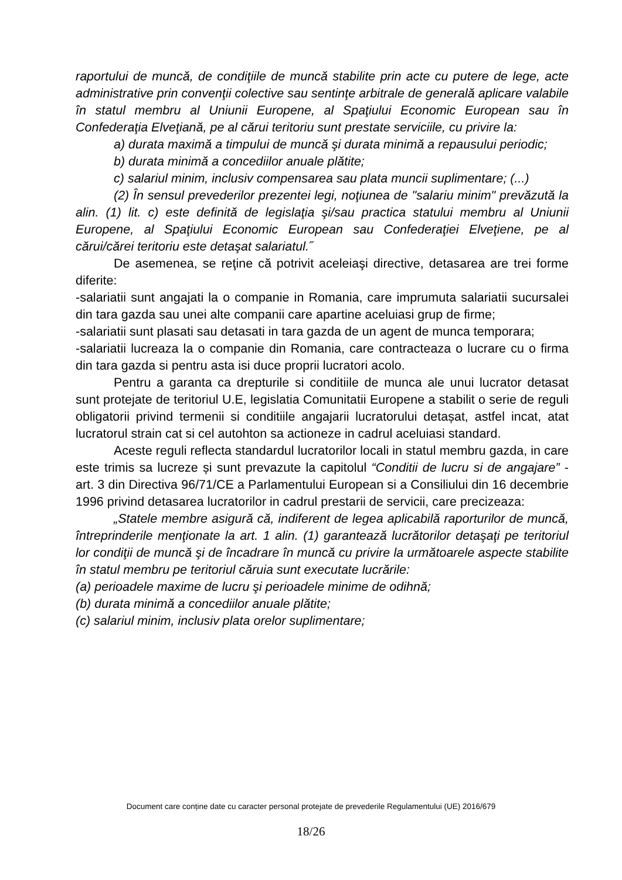raportului de muncă, de condiţiile de muncă stabilite prin acte cu putere de lege, acte administrative prin convenţii colective sau sentinţe arbitrale de generală aplicare valabile în statul membru al Uniunii Europene, al Spaţiului Economic European sau în Confederaţia Elveţiană, pe al cărui teritoriu sunt prestate serviciile, cu privire la:
a) durata maximă a timpului de muncă şi durata minimă a repausului periodic;
b) durata minimă a concediilor anuale plătite;
c) salariul minim, inclusiv compensarea sau plata muncii suplimentare; (...)
(2) În sensul prevederilor prezentei legi, noţiunea de "salariu minim" prevăzută la alin. (1) lit. c) este definită de legislaţia şi/sau practica statului membru al Uniunii Europene, al Spaţiului Economic European sau Confederaţiei Elveţiene, pe al cărui/cărei teritoriu este detaşat salariatul.˝
De asemenea, se reţine că potrivit aceleiaşi directive, detasarea are trei forme diferite:
-salariatii sunt angajati la o companie in Romania, care imprumuta salariatii sucursalei din tara gazda sau unei alte companii care apartine aceluiasi grup de firme;
-salariatii sunt plasati sau detasati in tara gazda de un agent de munca temporara;
-salariatii lucreaza la o companie din Romania, care contracteaza o lucrare cu o firma din tara gazda si pentru asta isi duce proprii lucratori acolo.
Pentru a garanta ca drepturile si conditiile de munca ale unui lucrator detasat sunt protejate de teritoriul U.E, legislatia Comunitatii Europene a stabilit o serie de reguli obligatorii privind termenii si conditiile angajarii lucratorului detașat, astfel incat, atat lucratorul strain cat si cel autohton sa actioneze in cadrul aceluiasi standard.
Aceste reguli reflecta standardul lucratorilor locali in statul membru gazda, in care este trimis sa lucreze și sunt prevazute la capitolul “Conditii de lucru si de angajare” - art. 3 din Directiva 96/71/CE a Parlamentului European si a Consiliului din 16 decembrie 1996 privind detasarea lucratorilor in cadrul prestarii de servicii, care precizeaza:
„Statele membre asigură că, indiferent de legea aplicabilă raporturilor de muncă, întreprinderile menţionate la art. 1 alin. (1) garantează lucrătorilor detaşaţi pe teritoriul lor condiţii de muncă şi de încadrare în muncă cu privire la următoarele aspecte stabilite în statul membru pe teritoriul căruia sunt executate lucrările:
(a) perioadele maxime de lucru şi perioadele minime de odihnă;
(b) durata minimă a concediilor anuale plătite;
(c) salariul minim, inclusiv plata orelor suplimentare;
Document care conține date cu caracter personal protejate de prevederile Regulamentului (UE) 2016/679
18/26